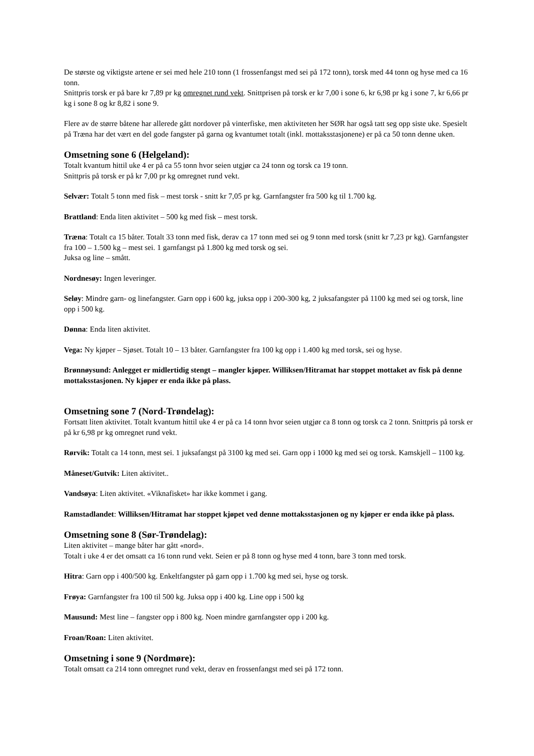De største og viktigste artene er sei med hele 210 tonn (1 frossenfangst med sei på 172 tonn), torsk med 44 tonn og hyse med ca 16 tonn.
Snittpris torsk er på bare kr 7,89 pr kg omregnet rund vekt. Snittprisen på torsk er kr 7,00 i sone 6, kr 6,98 pr kg i sone 7, kr 6,66 pr kg i sone 8 og kr 8,82 i sone 9.
Flere av de større båtene har allerede gått nordover på vinterfiske, men aktiviteten her SØR har også tatt seg opp siste uke. Spesielt på Træna har det vært en del gode fangster på garna og kvantumet totalt (inkl. mottaksstasjonene) er på ca 50 tonn denne uken.
Omsetning sone 6 (Helgeland):
Totalt kvantum hittil uke 4 er på ca 55 tonn hvor seien utgjør ca 24 tonn og torsk ca 19 tonn.
Snittpris på torsk er på kr 7,00 pr kg omregnet rund vekt.
Selvær: Totalt 5 tonn med fisk – mest torsk - snitt kr 7,05 pr kg. Garnfangster fra 500 kg til 1.700 kg.
Brattland: Enda liten aktivitet – 500 kg med fisk – mest torsk.
Træna: Totalt ca 15 båter. Totalt 33 tonn med fisk, derav ca 17 tonn med sei og 9 tonn med torsk (snitt kr 7,23 pr kg). Garnfangster fra 100 – 1.500 kg – mest sei. 1 garnfangst på 1.800 kg med torsk og sei.
Juksa og line – smått.
Nordnesøy: Ingen leveringer.
Seløy: Mindre garn- og linefangster. Garn opp i 600 kg, juksa opp i 200-300 kg, 2 juksafangster på 1100 kg med sei og torsk, line opp i 500 kg.
Dønna: Enda liten aktivitet.
Vega: Ny kjøper – Sjøset. Totalt 10 – 13 båter. Garnfangster fra 100 kg opp i 1.400 kg med torsk, sei og hyse.
Brønnøysund: Anlegget er midlertidig stengt – mangler kjøper. Williksen/Hitramat har stoppet mottaket av fisk på denne mottaksstasjonen. Ny kjøper er enda ikke på plass.
Omsetning sone 7 (Nord-Trøndelag):
Fortsatt liten aktivitet. Totalt kvantum hittil uke 4 er på ca 14 tonn hvor seien utgjør ca 8 tonn og torsk ca 2 tonn. Snittpris på torsk er på kr 6,98 pr kg omregnet rund vekt.
Rørvik: Totalt ca 14 tonn, mest sei. 1 juksafangst på 3100 kg med sei. Garn opp i 1000 kg med sei og torsk. Kamskjell – 1100 kg.
Måneset/Gutvik: Liten aktivitet..
Vandsøya: Liten aktivitet. «Viknafisket» har ikke kommet i gang.
Ramstadlandet: Williksen/Hitramat har stoppet kjøpet ved denne mottaksstasjonen og ny kjøper er enda ikke på plass.
Omsetning sone 8 (Sør-Trøndelag):
Liten aktivitet – mange båter har gått «nord».
Totalt i uke 4 er det omsatt ca 16 tonn rund vekt. Seien er på 8 tonn og hyse med 4 tonn, bare 3 tonn med torsk.
Hitra: Garn opp i 400/500 kg. Enkeltfangster på garn opp i 1.700 kg med sei, hyse og torsk.
Frøya: Garnfangster fra 100 til 500 kg. Juksa opp i 400 kg. Line opp i 500 kg
Mausund: Mest line – fangster opp i 800 kg. Noen mindre garnfangster opp i 200 kg.
Froan/Roan: Liten aktivitet.
Omsetning i sone 9 (Nordmøre):
Totalt omsatt ca 214 tonn omregnet rund vekt, derav en frossenfangst med sei på 172 tonn.